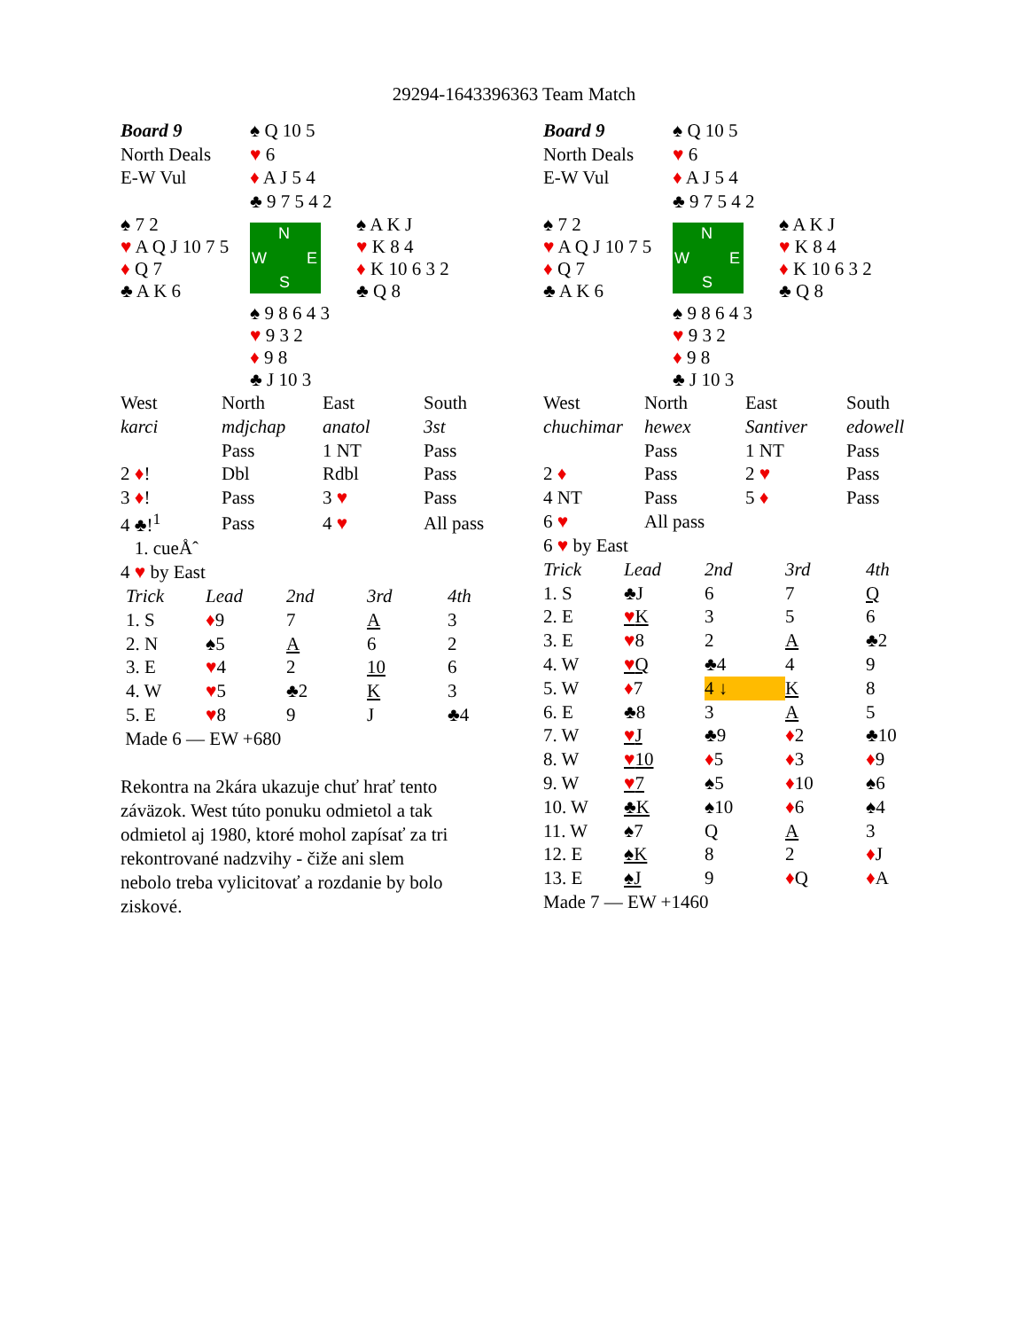29294-1643396363 Team Match
| Board 9 | ♠ Q 10 5 | |
| North Deals | ♥ 6 | |
| E-W Vul | ♦ A J 5 4 | |
| | ♣ 9 7 5 4 2 | |
| ♠ 7 2 ♥ A Q J 10 7 5 ♦ Q 7 ♣ A K 6 | N W E S | ♠ A K J ♥ K 8 4 ♦ K 10 6 3 2 ♣ Q 8 |
| | ♠ 9 8 6 4 3 ♥ 9 3 2 ♦ 9 8 ♣ J 10 3 | |
| West | North | East | South |
| karci | mdjchap | anatol | 3st |
| | Pass | 1 NT | Pass |
| 2 ♦ ! | Dbl | Rdbl | Pass |
| 3 ♦ ! | Pass | 3 ♥ | Pass |
| 4 ♣!<sup>1</sup> | Pass | 4 ♥ | All pass |
1. cueÅˆ
4 ♥ by East
| Trick | Lead | 2nd | 3rd | 4th |
| --- | --- | --- | --- | --- |
| 1. S | ♦ 9 | 7 | A | 3 |
| 2. N | ♠5 | A | 6 | 2 |
| 3. E | ♥ 4 | 2 | 10 | 6 |
| 4. W | ♥ 5 | ♣2 | K | 3 |
| 5. E | ♥ 8 | 9 | J | ♣4 |
Made 6 — EW +680
Rekontra na 2kára ukazuje chuť hrať tento
záväzok. West túto ponuku odmietol a tak
odmietol aj 1980, ktoré mohol zapísať za tri
rekontrované nadzvihy - čiže ani slem
nebolo treba vylicitovať a rozdanie by bolo
ziskové.
| Board 9 | ♠ Q 10 5 | |
| North Deals | ♥ 6 | |
| E-W Vul | ♦ A J 5 4 | |
| | ♣ 9 7 5 4 2 | |
| ♠ 7 2 ♥ A Q J 10 7 5 ♦ Q 7 ♣ A K 6 | N W E S | ♠ A K J ♥ K 8 4 ♦ K 10 6 3 2 ♣ Q 8 |
| | ♠ 9 8 6 4 3 ♥ 9 3 2 ♦ 9 8 ♣ J 10 3 | |
| West | North | East | South |
| chuchimar | hewex | Santiver | edowell |
| | Pass | 1 NT | Pass |
| 2 ♦ | Pass | 2 ♥ | Pass |
| 4 NT | Pass | 5 ♦ | Pass |
| 6 ♥ | All pass | | |
6 ♥ by East
| Trick | Lead | 2nd | 3rd | 4th |
| --- | --- | --- | --- | --- |
| 1. S | ♣J | 6 | 7 | Q |
| 2. E | ♥ K | 3 | 5 | 6 |
| 3. E | ♥ 8 | 2 | A | ♣2 |
| 4. W | ♥ Q | ♣4 | 4 | 9 |
| 5. W | ♦ 7 | 4 ↓ | K | 8 |
| 6. E | ♣8 | 3 | A | 5 |
| 7. W | ♥ J | ♣9 | ♦ 2 | ♣10 |
| 8. W | ♥ 10 | ♦ 5 | ♦ 3 | ♦ 9 |
| 9. W | ♥ 7 | ♠5 | ♦ 10 | ♠6 |
| 10. W | ♣K | ♠10 | ♦ 6 | ♠4 |
| 11. W | ♠7 | Q | A | 3 |
| 12. E | ♠K | 8 | 2 | ♦ J |
| 13. E | ♠J | 9 | ♦ Q | ♦ A |
Made 7 — EW +1460